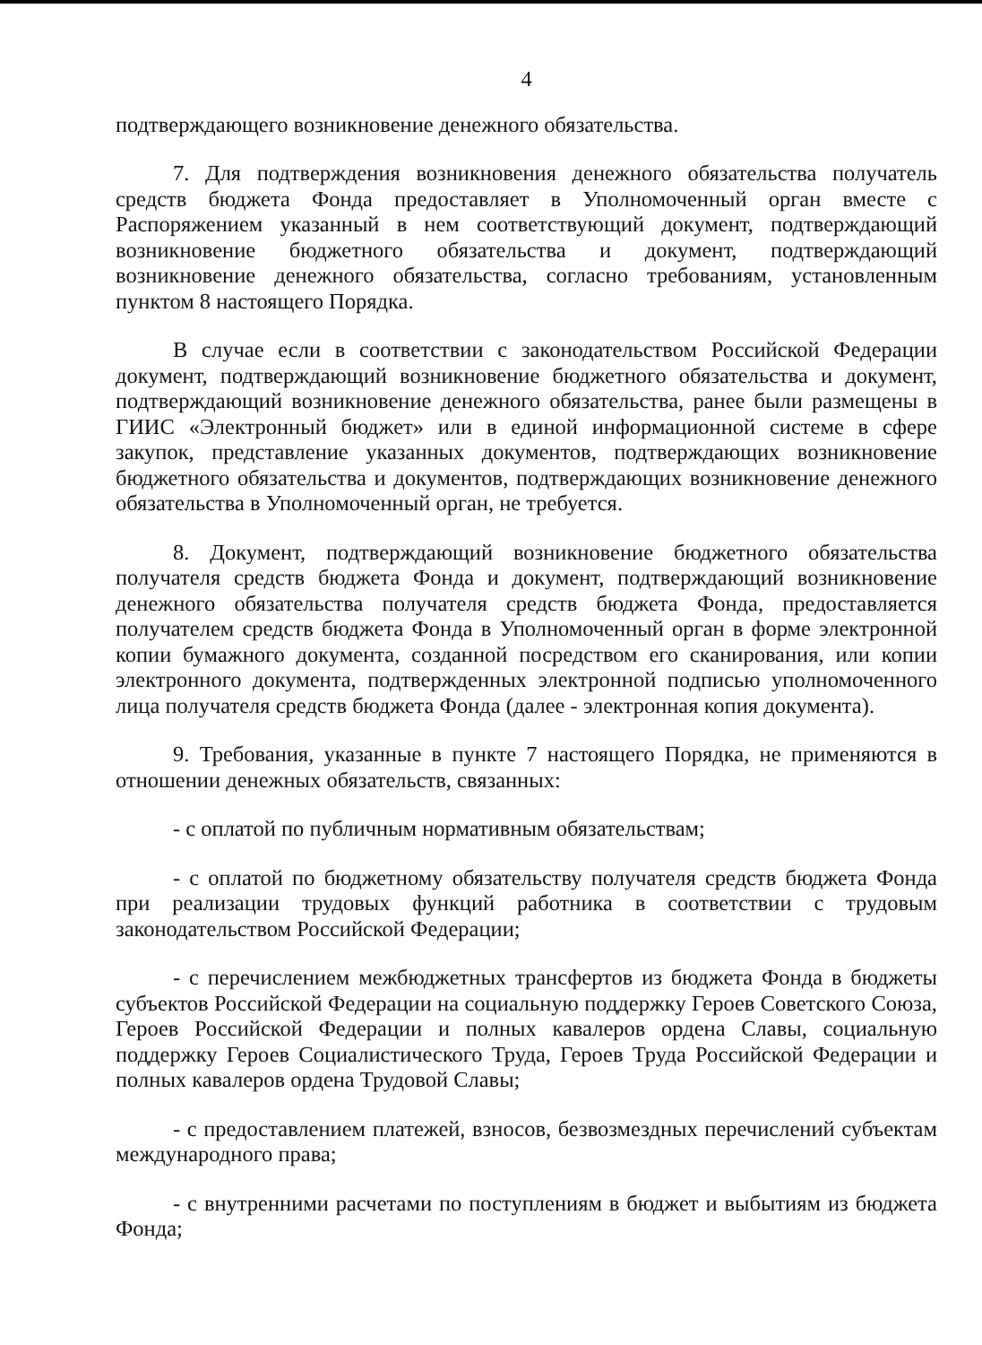4
подтверждающего возникновение денежного обязательства.
7. Для подтверждения возникновения денежного обязательства получатель средств бюджета Фонда предоставляет в Уполномоченный орган вместе с Распоряжением указанный в нем соответствующий документ, подтверждающий возникновение бюджетного обязательства и документ, подтверждающий возникновение денежного обязательства, согласно требованиям, установленным пунктом 8 настоящего Порядка.
В случае если в соответствии с законодательством Российской Федерации документ, подтверждающий возникновение бюджетного обязательства и документ, подтверждающий возникновение денежного обязательства, ранее были размещены в ГИИС «Электронный бюджет» или в единой информационной системе в сфере закупок, представление указанных документов, подтверждающих возникновение бюджетного обязательства и документов, подтверждающих возникновение денежного обязательства в Уполномоченный орган, не требуется.
8. Документ, подтверждающий возникновение бюджетного обязательства получателя средств бюджета Фонда и документ, подтверждающий возникновение денежного обязательства получателя средств бюджета Фонда, предоставляется получателем средств бюджета Фонда в Уполномоченный орган в форме электронной копии бумажного документа, созданной посредством его сканирования, или копии электронного документа, подтвержденных электронной подписью уполномоченного лица получателя средств бюджета Фонда (далее - электронная копия документа).
9. Требования, указанные в пункте 7 настоящего Порядка, не применяются в отношении денежных обязательств, связанных:
- с оплатой по публичным нормативным обязательствам;
- с оплатой по бюджетному обязательству получателя средств бюджета Фонда при реализации трудовых функций работника в соответствии с трудовым законодательством Российской Федерации;
- с перечислением межбюджетных трансфертов из бюджета Фонда в бюджеты субъектов Российской Федерации на социальную поддержку Героев Советского Союза, Героев Российской Федерации и полных кавалеров ордена Славы, социальную поддержку Героев Социалистического Труда, Героев Труда Российской Федерации и полных кавалеров ордена Трудовой Славы;
- с предоставлением платежей, взносов, безвозмездных перечислений субъектам международного права;
- с внутренними расчетами по поступлениям в бюджет и выбытиям из бюджета Фонда;